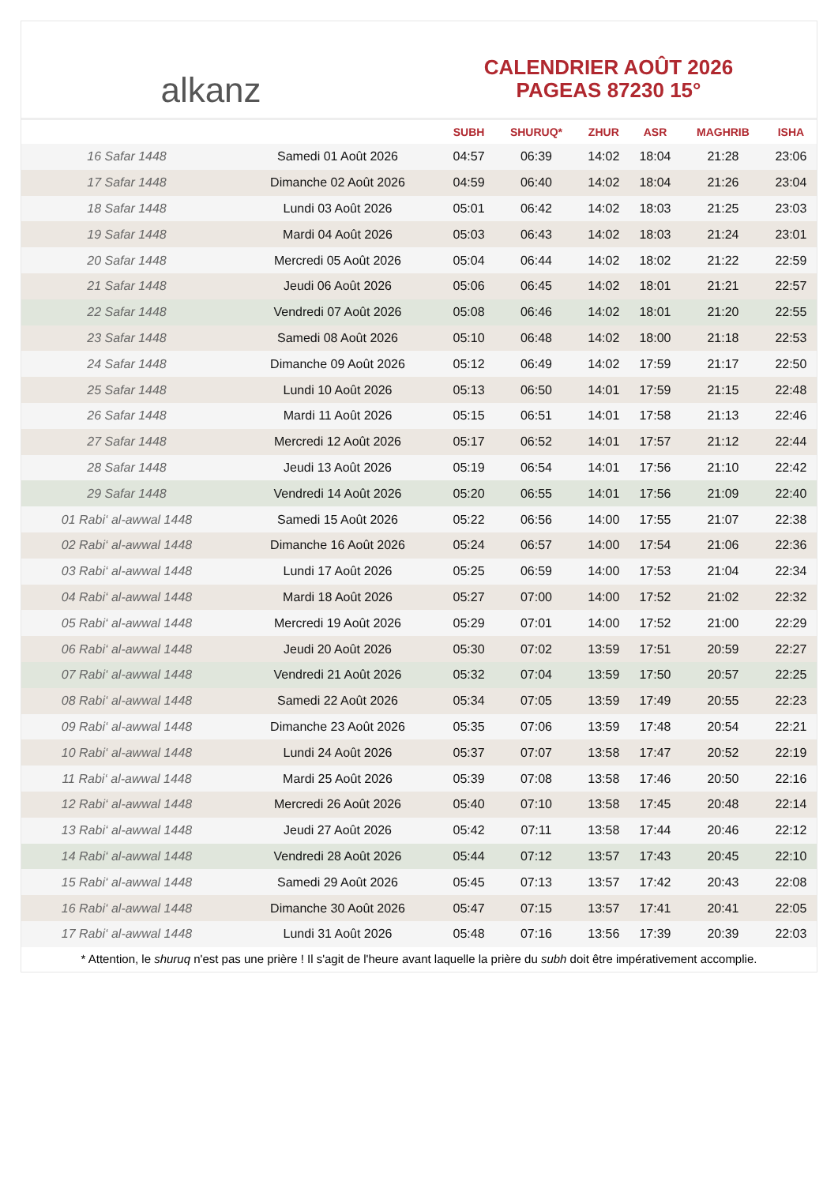alkanz
CALENDRIER AOÛT 2026
PAGEAS 87230 15°
| | | SUBH | SHURUQ* | ZHUR | ASR | MAGHRIB | ISHA |
| --- | --- | --- | --- | --- | --- | --- | --- |
| 16 Safar 1448 | Samedi 01 Août 2026 | 04:57 | 06:39 | 14:02 | 18:04 | 21:28 | 23:06 |
| 17 Safar 1448 | Dimanche 02 Août 2026 | 04:59 | 06:40 | 14:02 | 18:04 | 21:26 | 23:04 |
| 18 Safar 1448 | Lundi 03 Août 2026 | 05:01 | 06:42 | 14:02 | 18:03 | 21:25 | 23:03 |
| 19 Safar 1448 | Mardi 04 Août 2026 | 05:03 | 06:43 | 14:02 | 18:03 | 21:24 | 23:01 |
| 20 Safar 1448 | Mercredi 05 Août 2026 | 05:04 | 06:44 | 14:02 | 18:02 | 21:22 | 22:59 |
| 21 Safar 1448 | Jeudi 06 Août 2026 | 05:06 | 06:45 | 14:02 | 18:01 | 21:21 | 22:57 |
| 22 Safar 1448 | Vendredi 07 Août 2026 | 05:08 | 06:46 | 14:02 | 18:01 | 21:20 | 22:55 |
| 23 Safar 1448 | Samedi 08 Août 2026 | 05:10 | 06:48 | 14:02 | 18:00 | 21:18 | 22:53 |
| 24 Safar 1448 | Dimanche 09 Août 2026 | 05:12 | 06:49 | 14:02 | 17:59 | 21:17 | 22:50 |
| 25 Safar 1448 | Lundi 10 Août 2026 | 05:13 | 06:50 | 14:01 | 17:59 | 21:15 | 22:48 |
| 26 Safar 1448 | Mardi 11 Août 2026 | 05:15 | 06:51 | 14:01 | 17:58 | 21:13 | 22:46 |
| 27 Safar 1448 | Mercredi 12 Août 2026 | 05:17 | 06:52 | 14:01 | 17:57 | 21:12 | 22:44 |
| 28 Safar 1448 | Jeudi 13 Août 2026 | 05:19 | 06:54 | 14:01 | 17:56 | 21:10 | 22:42 |
| 29 Safar 1448 | Vendredi 14 Août 2026 | 05:20 | 06:55 | 14:01 | 17:56 | 21:09 | 22:40 |
| 01 Rabi‘ al-awwal 1448 | Samedi 15 Août 2026 | 05:22 | 06:56 | 14:00 | 17:55 | 21:07 | 22:38 |
| 02 Rabi‘ al-awwal 1448 | Dimanche 16 Août 2026 | 05:24 | 06:57 | 14:00 | 17:54 | 21:06 | 22:36 |
| 03 Rabi‘ al-awwal 1448 | Lundi 17 Août 2026 | 05:25 | 06:59 | 14:00 | 17:53 | 21:04 | 22:34 |
| 04 Rabi‘ al-awwal 1448 | Mardi 18 Août 2026 | 05:27 | 07:00 | 14:00 | 17:52 | 21:02 | 22:32 |
| 05 Rabi‘ al-awwal 1448 | Mercredi 19 Août 2026 | 05:29 | 07:01 | 14:00 | 17:52 | 21:00 | 22:29 |
| 06 Rabi‘ al-awwal 1448 | Jeudi 20 Août 2026 | 05:30 | 07:02 | 13:59 | 17:51 | 20:59 | 22:27 |
| 07 Rabi‘ al-awwal 1448 | Vendredi 21 Août 2026 | 05:32 | 07:04 | 13:59 | 17:50 | 20:57 | 22:25 |
| 08 Rabi‘ al-awwal 1448 | Samedi 22 Août 2026 | 05:34 | 07:05 | 13:59 | 17:49 | 20:55 | 22:23 |
| 09 Rabi‘ al-awwal 1448 | Dimanche 23 Août 2026 | 05:35 | 07:06 | 13:59 | 17:48 | 20:54 | 22:21 |
| 10 Rabi‘ al-awwal 1448 | Lundi 24 Août 2026 | 05:37 | 07:07 | 13:58 | 17:47 | 20:52 | 22:19 |
| 11 Rabi‘ al-awwal 1448 | Mardi 25 Août 2026 | 05:39 | 07:08 | 13:58 | 17:46 | 20:50 | 22:16 |
| 12 Rabi‘ al-awwal 1448 | Mercredi 26 Août 2026 | 05:40 | 07:10 | 13:58 | 17:45 | 20:48 | 22:14 |
| 13 Rabi‘ al-awwal 1448 | Jeudi 27 Août 2026 | 05:42 | 07:11 | 13:58 | 17:44 | 20:46 | 22:12 |
| 14 Rabi‘ al-awwal 1448 | Vendredi 28 Août 2026 | 05:44 | 07:12 | 13:57 | 17:43 | 20:45 | 22:10 |
| 15 Rabi‘ al-awwal 1448 | Samedi 29 Août 2026 | 05:45 | 07:13 | 13:57 | 17:42 | 20:43 | 22:08 |
| 16 Rabi‘ al-awwal 1448 | Dimanche 30 Août 2026 | 05:47 | 07:15 | 13:57 | 17:41 | 20:41 | 22:05 |
| 17 Rabi‘ al-awwal 1448 | Lundi 31 Août 2026 | 05:48 | 07:16 | 13:56 | 17:39 | 20:39 | 22:03 |
* Attention, le shuruq n'est pas une prière ! Il s'agit de l'heure avant laquelle la prière du subh doit être impérativement accomplie.